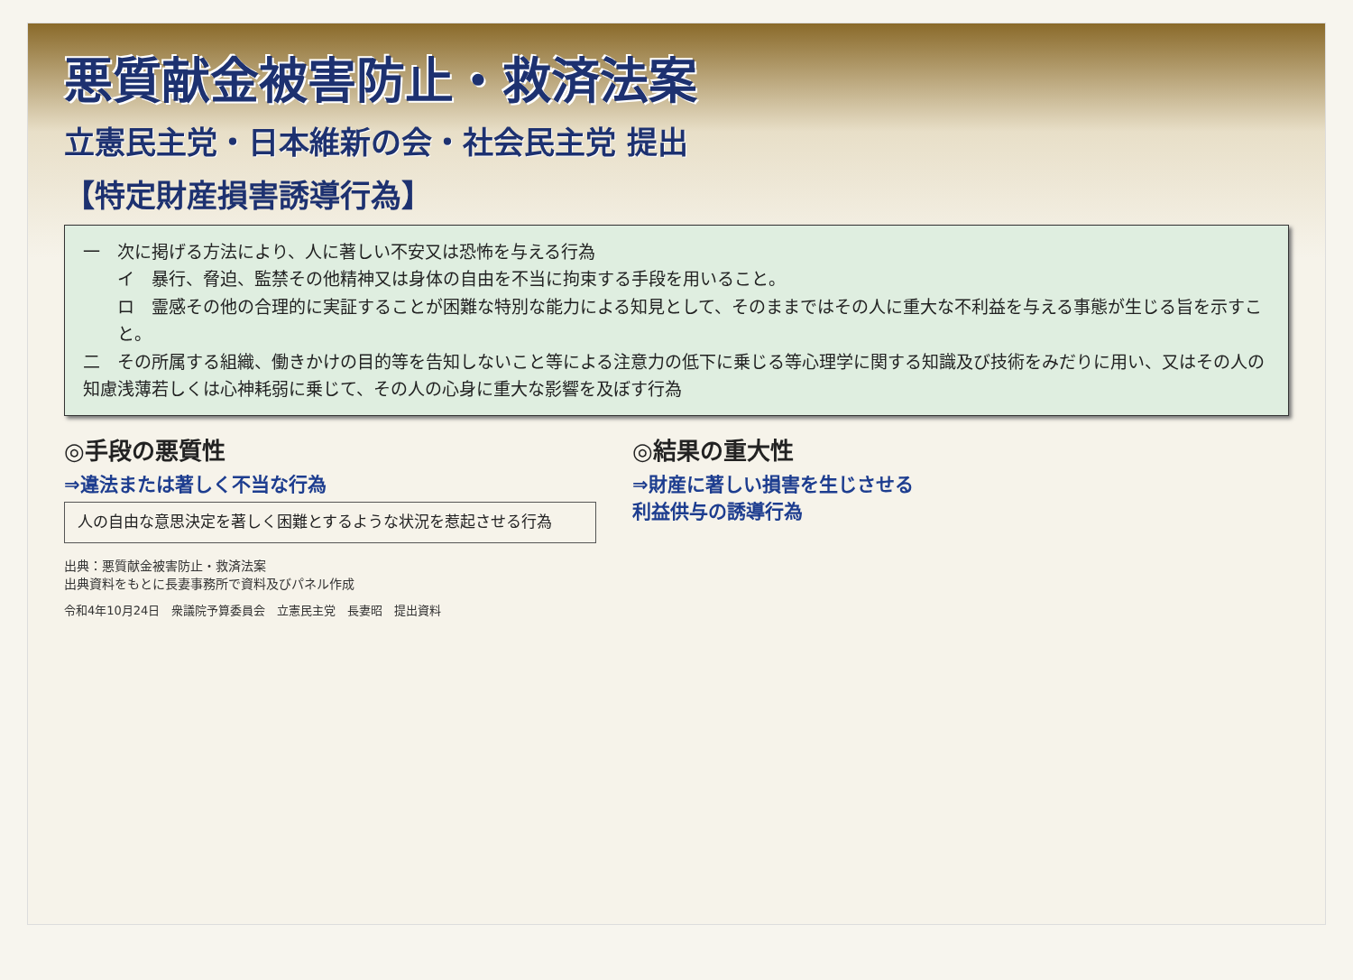悪質献金被害防止・救済法案
立憲民主党・日本維新の会・社会民主党 提出
【特定財産損害誘導行為】
一　次に掲げる方法により、人に著しい不安又は恐怖を与える行為
イ　暴行、脅迫、監禁その他精神又は身体の自由を不当に拘束する手段を用いること。
ロ　霊感その他の合理的に実証することが困難な特別な能力による知見として、そのままではその人に重大な不利益を与える事態が生じる旨を示すこと。
二　その所属する組織、働きかけの目的等を告知しないこと等による注意力の低下に乗じる等心理学に関する知識及び技術をみだりに用い、又はその人の知慮浅薄若しくは心神耗弱に乗じて、その人の心身に重大な影響を及ぼす行為
◎手段の悪質性
⇒違法または著しく不当な行為
人の自由な意思決定を著しく困難とするような状況を惹起させる行為
◎結果の重大性
⇒財産に著しい損害を生じさせる
利益供与の誘導行為
出典：悪質献金被害防止・救済法案
出典資料をもとに長妻事務所で資料及びパネル作成
令和4年10月24日　衆議院予算委員会　立憲民主党　長妻昭　提出資料